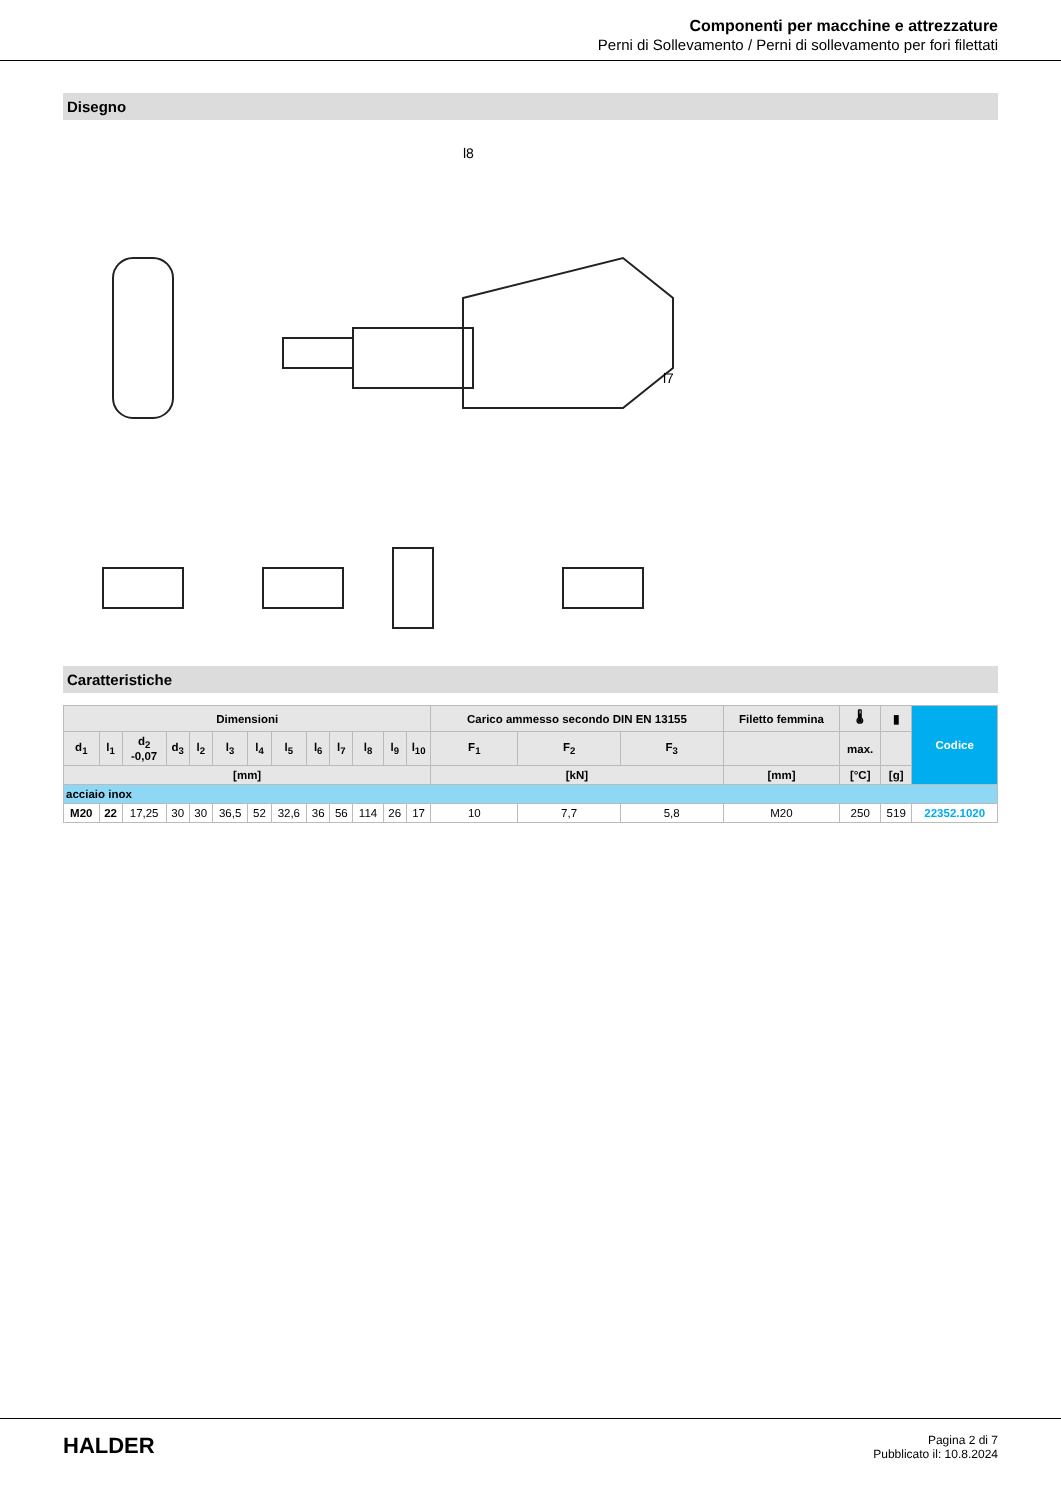Componenti per macchine e attrezzature
Perni di Sollevamento / Perni di sollevamento per fori filettati
Disegno
l8
l7
Caratteristiche
| Dimensioni | | | | | | | | | | | | | Carico ammesso secondo DIN EN 13155 | | | Filetto femmina | 🌡 | ▮ | Codice |
| --- | --- | --- | --- | --- | --- | --- | --- | --- | --- | --- | --- | --- | --- | --- | --- | --- | --- | --- | --- |
| d<sub>1</sub> | l<sub>1</sub> | d<sub>2</sub> -0,07 | d<sub>3</sub> | l<sub>2</sub> | l<sub>3</sub> | l<sub>4</sub> | l<sub>5</sub> | l<sub>6</sub> | l<sub>7</sub> | l<sub>8</sub> | l<sub>9</sub> | l<sub>10</sub> | F<sub>1</sub> | F<sub>2</sub> | F<sub>3</sub> | | max. | | |
| [mm] | | | | | | | | | | | | | [kN] | | | [mm] | [°C] | [g] | |
| acciaio inox | | | | | | | | | | | | | | | | | | | |
| M20 | 22 | 17,25 | 30 | 30 | 36,5 | 52 | 32,6 | 36 | 56 | 114 | 26 | 17 | 10 | 7,7 | 5,8 | M20 | 250 | 519 | 22352.1020 |
HALDER
Pagina 2 di 7
Pubblicato il: 10.8.2024